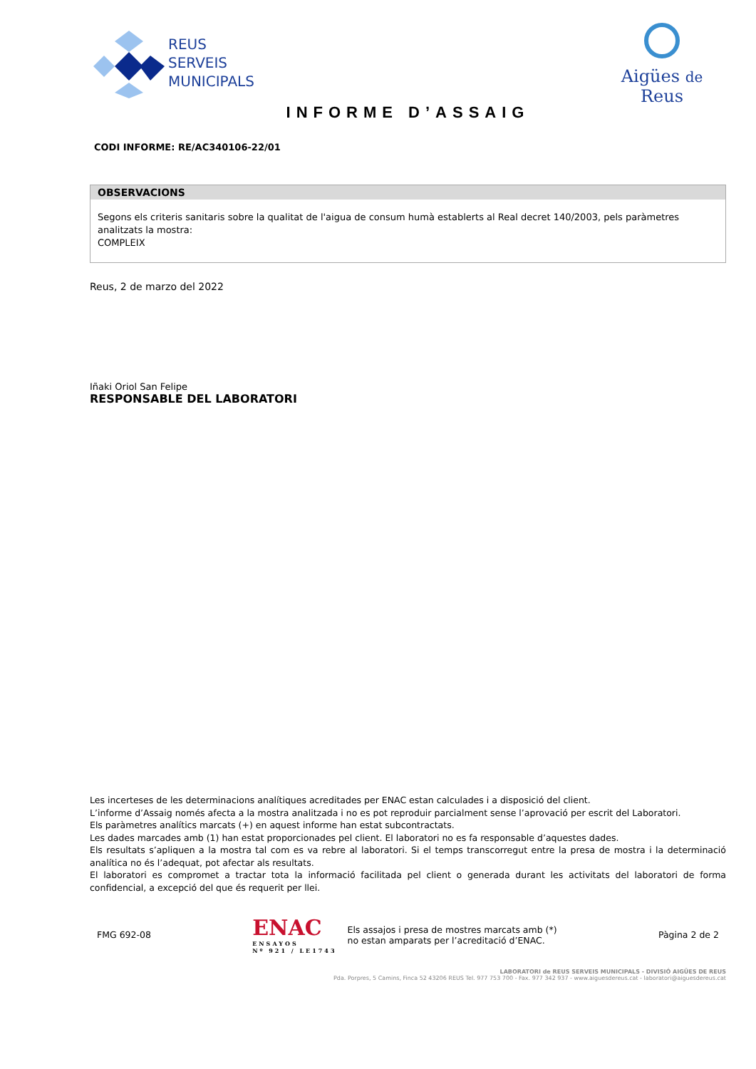REUS
SERVEIS
MUNICIPALS
Aigües de Reus
INFORME D’ASSAIG
CODI INFORME: RE/AC340106-22/01
OBSERVACIONS
Segons els criteris sanitaris sobre la qualitat de l'aigua de consum humà establerts al Real decret 140/2003, pels paràmetres analitzats la mostra:
COMPLEIX
Reus, 2 de marzo del 2022
Iñaki Oriol San Felipe
RESPONSABLE DEL LABORATORI
Les incerteses de les determinacions analítiques acreditades per ENAC estan calculades i a disposició del client.
L’informe d’Assaig només afecta a la mostra analitzada i no es pot reproduir parcialment sense l’aprovació per escrit del Laboratori.
Els paràmetres analítics marcats (+) en aquest informe han estat subcontractats.
Les dades marcades amb (1) han estat proporcionades pel client. El laboratori no es fa responsable d’aquestes dades.
Els resultats s’apliquen a la mostra tal com es va rebre al laboratori. Si el temps transcorregut entre la presa de mostra i la determinació analítica no és l’adequat, pot afectar als resultats.
El laboratori es compromet a tractar tota la informació facilitada pel client o generada durant les activitats del laboratori de forma confidencial, a excepció del que és requerit per llei.
FMG 692-08
ENAC
ENSAYOS
Nº 921 / LE1743
Els assajos i presa de mostres marcats amb (*)
no estan amparats per l’acreditació d’ENAC.
Pàgina 2 de 2
LABORATORI de REUS SERVEIS MUNICIPALS - DIVISIÓ AIGÜES DE REUS
Pda. Porpres, 5 Camins, Finca 52 43206 REUS Tel. 977 753 700 - Fax. 977 342 937 - www.aiguesdereus.cat - laboratori@aiguesdereus.cat